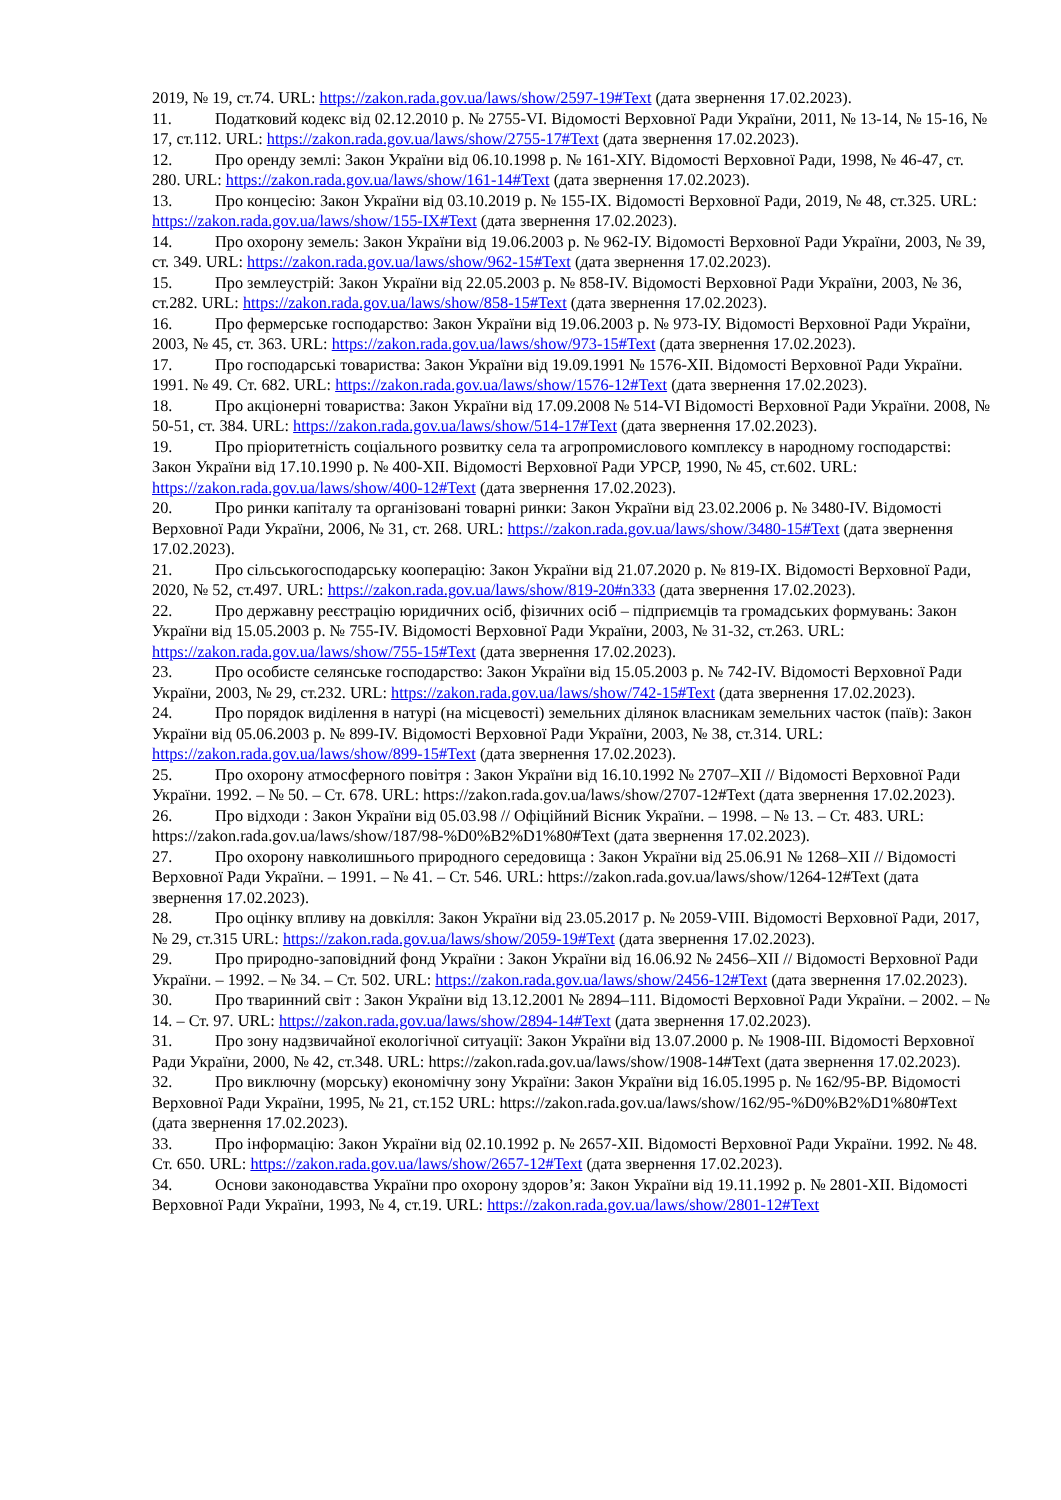2019, № 19, ст.74. URL: https://zakon.rada.gov.ua/laws/show/2597-19#Text (дата звернення 17.02.2023).
11. Податковий кодекс від 02.12.2010 р. № 2755-VI. Відомості Верховної Ради України, 2011, № 13-14, № 15-16, № 17, ст.112. URL: https://zakon.rada.gov.ua/laws/show/2755-17#Text (дата звернення 17.02.2023).
12. Про оренду землі: Закон України від 06.10.1998 р. № 161-XIY. Відомості Верховної Ради, 1998, № 46-47, ст. 280. URL: https://zakon.rada.gov.ua/laws/show/161-14#Text (дата звернення 17.02.2023).
13. Про концесію: Закон України від 03.10.2019 р. № 155-IX. Відомості Верховної Ради, 2019, № 48, ст.325. URL: https://zakon.rada.gov.ua/laws/show/155-IX#Text (дата звернення 17.02.2023).
14. Про охорону земель: Закон України від 19.06.2003 р. № 962-IУ. Відомості Верховної Ради України, 2003, № 39, ст. 349. URL: https://zakon.rada.gov.ua/laws/show/962-15#Text (дата звернення 17.02.2023).
15. Про землеустрій: Закон України від 22.05.2003 р. № 858-IV. Відомості Верховної Ради України, 2003, № 36, ст.282. URL: https://zakon.rada.gov.ua/laws/show/858-15#Text (дата звернення 17.02.2023).
16. Про фермерське господарство: Закон України від 19.06.2003 р. № 973-IУ. Відомості Верховної Ради України, 2003, № 45, ст. 363. URL: https://zakon.rada.gov.ua/laws/show/973-15#Text (дата звернення 17.02.2023).
17. Про господарські товариства: Закон України від 19.09.1991 № 1576-XII. Відомості Верховної Ради України. 1991. № 49. Ст. 682. URL: https://zakon.rada.gov.ua/laws/show/1576-12#Text (дата звернення 17.02.2023).
18. Про акціонерні товариства: Закон України від 17.09.2008 № 514-VI Відомості Верховної Ради України. 2008, № 50-51, ст. 384. URL: https://zakon.rada.gov.ua/laws/show/514-17#Text (дата звернення 17.02.2023).
19. Про пріоритетність соціального розвитку села та агропромислового комплексу в народному господарстві: Закон України від 17.10.1990 р. № 400-XII. Відомості Верховної Ради УРСР, 1990, № 45, ст.602. URL: https://zakon.rada.gov.ua/laws/show/400-12#Text (дата звернення 17.02.2023).
20. Про ринки капіталу та організовані товарні ринки: Закон України від 23.02.2006 р. № 3480-IV. Відомості Верховної Ради України, 2006, № 31, ст. 268. URL: https://zakon.rada.gov.ua/laws/show/3480-15#Text (дата звернення 17.02.2023).
21. Про сільськогосподарську кооперацію: Закон України від 21.07.2020 р. № 819-IX. Відомості Верховної Ради, 2020, № 52, ст.497. URL: https://zakon.rada.gov.ua/laws/show/819-20#n333 (дата звернення 17.02.2023).
22. Про державну реєстрацію юридичних осіб, фізичних осіб – підприємців та громадських формувань: Закон України від 15.05.2003 р. № 755-IV. Відомості Верховної Ради України, 2003, № 31-32, ст.263. URL: https://zakon.rada.gov.ua/laws/show/755-15#Text (дата звернення 17.02.2023).
23. Про особисте селянське господарство: Закон України від 15.05.2003 р. № 742-IV. Відомості Верховної Ради України, 2003, № 29, ст.232. URL: https://zakon.rada.gov.ua/laws/show/742-15#Text (дата звернення 17.02.2023).
24. Про порядок виділення в натурі (на місцевості) земельних ділянок власникам земельних часток (паїв): Закон України від 05.06.2003 р. № 899-IV. Відомості Верховної Ради України, 2003, № 38, ст.314. URL: https://zakon.rada.gov.ua/laws/show/899-15#Text (дата звернення 17.02.2023).
25. Про охорону атмосферного повітря : Закон України від 16.10.1992 № 2707–XII // Відомості Верховної Ради України. 1992. – № 50. – Ст. 678. URL: https://zakon.rada.gov.ua/laws/show/2707-12#Text (дата звернення 17.02.2023).
26. Про відходи : Закон України від 05.03.98 // Офіційний Вісник України. – 1998. – № 13. – Ст. 483. URL: https://zakon.rada.gov.ua/laws/show/187/98-%D0%B2%D1%80#Text (дата звернення 17.02.2023).
27. Про охорону навколишнього природного середовища : Закон України від 25.06.91 № 1268–XII // Відомості Верховної Ради України. – 1991. – № 41. – Ст. 546. URL: https://zakon.rada.gov.ua/laws/show/1264-12#Text (дата звернення 17.02.2023).
28. Про оцінку впливу на довкілля: Закон України від 23.05.2017 р. № 2059-VIII. Відомості Верховної Ради, 2017, № 29, ст.315 URL: https://zakon.rada.gov.ua/laws/show/2059-19#Text (дата звернення 17.02.2023).
29. Про природно-заповідний фонд України : Закон України від 16.06.92 № 2456–XII // Відомості Верховної Ради України. – 1992. – № 34. – Ст. 502. URL: https://zakon.rada.gov.ua/laws/show/2456-12#Text (дата звернення 17.02.2023).
30. Про тваринний світ : Закон України від 13.12.2001 № 2894–111. Відомості Верховної Ради України. – 2002. – № 14. – Ст. 97. URL: https://zakon.rada.gov.ua/laws/show/2894-14#Text (дата звернення 17.02.2023).
31. Про зону надзвичайної екологічної ситуації: Закон України від 13.07.2000 р. № 1908-III. Відомості Верховної Ради України, 2000, № 42, ст.348. URL: https://zakon.rada.gov.ua/laws/show/1908-14#Text (дата звернення 17.02.2023).
32. Про виключну (морську) економічну зону України: Закон України від 16.05.1995 р. № 162/95-ВР. Відомості Верховної Ради України, 1995, № 21, ст.152 URL: https://zakon.rada.gov.ua/laws/show/162/95-%D0%B2%D1%80#Text (дата звернення 17.02.2023).
33. Про інформацію: Закон України від 02.10.1992 р. № 2657-XII. Відомості Верховної Ради України. 1992. № 48. Ст. 650. URL: https://zakon.rada.gov.ua/laws/show/2657-12#Text (дата звернення 17.02.2023).
34. Основи законодавства України про охорону здоров’я: Закон України від 19.11.1992 р. № 2801-XII. Відомості Верховної Ради України, 1993, № 4, ст.19. URL: https://zakon.rada.gov.ua/laws/show/2801-12#Text